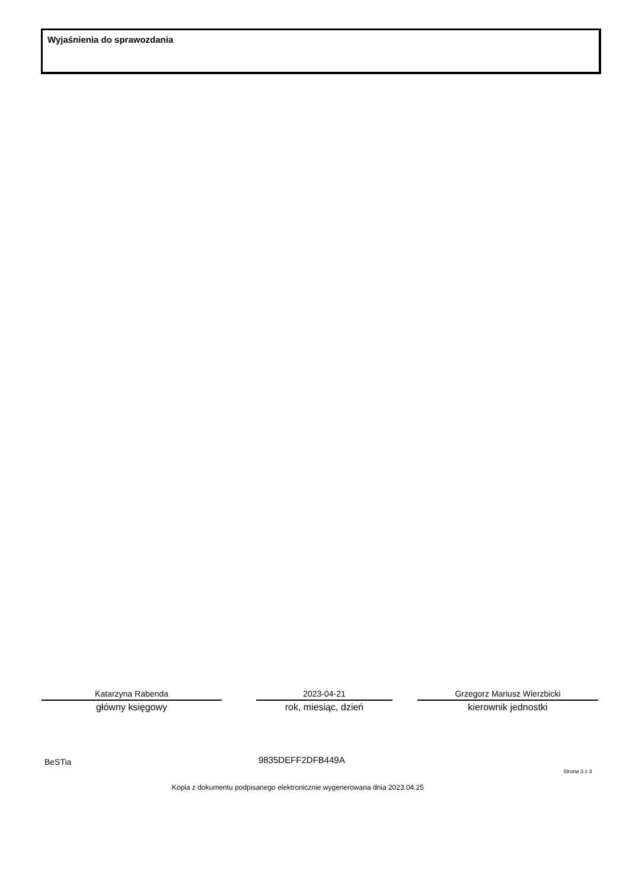Wyjaśnienia do sprawozdania
Katarzyna Rabenda
główny księgowy
2023-04-21
rok, miesiąc, dzień
Grzegorz Mariusz Wierzbicki
kierownik jednostki
BeSTia 9835DEFF2DFB449A
Strona 3 z 3
Kopia z dokumentu podpisanego elektronicznie wygenerowana dnia 2023.04.25